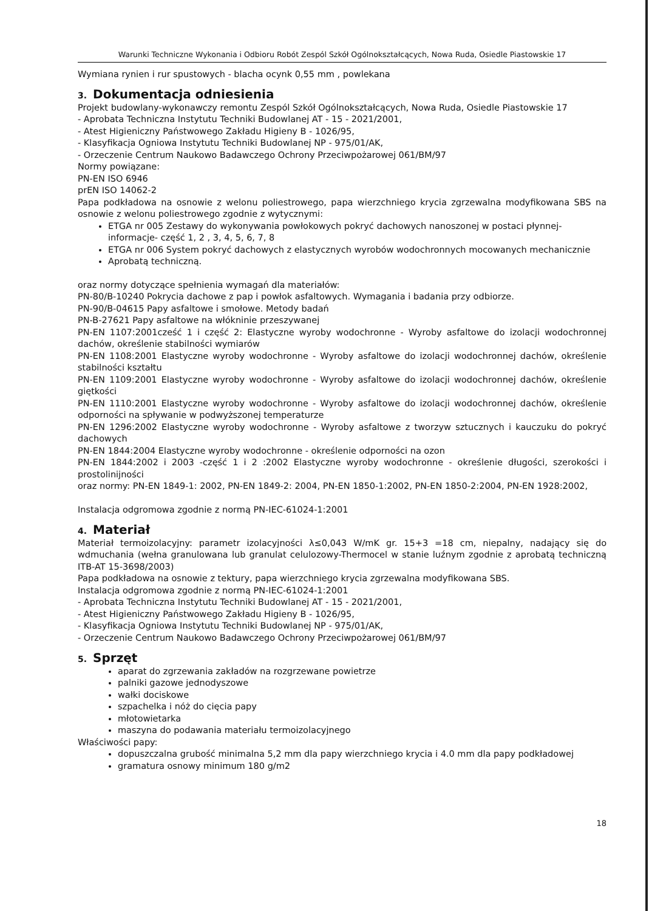Warunki Techniczne Wykonania i Odbioru Robót Zespól Szkół Ogólnokształcących, Nowa Ruda, Osiedle Piastowskie 17
Wymiana rynien i rur spustowych - blacha ocynk 0,55 mm , powlekana
3. Dokumentacja odniesienia
Projekt budowlany-wykonawczy remontu Zespól Szkół Ogólnokształcących, Nowa Ruda, Osiedle Piastowskie 17
- Aprobata Techniczna Instytutu Techniki Budowlanej AT - 15 - 2021/2001,
- Atest Higieniczny Państwowego Zakładu Higieny B - 1026/95,
- Klasyfikacja Ogniowa Instytutu Techniki Budowlanej NP - 975/01/AK,
- Orzeczenie Centrum Naukowo Badawczego Ochrony Przeciwpożarowej 061/BM/97
Normy powiązane:
PN-EN ISO 6946
prEN ISO 14062-2
Papa podkładowa na osnowie z welonu poliestrowego, papa wierzchniego krycia zgrzewalna modyfikowana SBS na osnowie z welonu poliestrowego zgodnie z wytycznymi:
ETGA nr 005 Zestawy do wykonywania powłokowych pokryć dachowych nanoszonej w postaci płynnej-informacje- część 1, 2 , 3, 4, 5, 6, 7, 8
ETGA nr 006 System pokryć dachowych z elastycznych wyrobów wodochronnych mocowanych mechanicznie
Aprobatą techniczną.
oraz normy dotyczące spełnienia wymagań dla materiałów:
PN-80/B-10240 Pokrycia dachowe z pap i powłok asfaltowych. Wymagania i badania przy odbiorze.
PN-90/B-04615 Papy asfaltowe i smołowe. Metody badań
PN-B-27621 Papy asfaltowe na włókninie przeszywanej
PN-EN 1107:2001cześć 1 i część 2: Elastyczne wyroby wodochronne - Wyroby asfaltowe do izolacji wodochronnej dachów, określenie stabilności wymiarów
PN-EN 1108:2001 Elastyczne wyroby wodochronne - Wyroby asfaltowe do izolacji wodochronnej dachów, określenie stabilności kształtu
PN-EN 1109:2001 Elastyczne wyroby wodochronne - Wyroby asfaltowe do izolacji wodochronnej dachów, określenie giętkości
PN-EN 1110:2001 Elastyczne wyroby wodochronne - Wyroby asfaltowe do izolacji wodochronnej dachów, określenie odporności na spływanie w podwyższonej temperaturze
PN-EN 1296:2002 Elastyczne wyroby wodochronne - Wyroby asfaltowe z tworzyw sztucznych i kauczuku do pokryć dachowych
PN-EN 1844:2004 Elastyczne wyroby wodochronne - określenie odporności na ozon
PN-EN 1844:2002 i 2003 -część 1 i 2 :2002 Elastyczne wyroby wodochronne - określenie długości, szerokości i prostolinijności
oraz normy: PN-EN 1849-1: 2002, PN-EN 1849-2: 2004, PN-EN 1850-1:2002, PN-EN 1850-2:2004, PN-EN 1928:2002,
Instalacja odgromowa zgodnie z normą PN-IEC-61024-1:2001
4. Materiał
Materiał termoizolacyjny: parametr izolacyjności λ≤0,043 W/mK gr. 15+3 =18 cm, niepalny, nadający się do wdmuchania (wełna granulowana lub granulat celulozowy-Thermocel w stanie luźnym zgodnie z aprobatą techniczną ITB-AT 15-3698/2003)
Papa podkładowa na osnowie z tektury, papa wierzchniego krycia zgrzewalna modyfikowana SBS.
Instalacja odgromowa zgodnie z normą PN-IEC-61024-1:2001
- Aprobata Techniczna Instytutu Techniki Budowlanej AT - 15 - 2021/2001,
- Atest Higieniczny Państwowego Zakładu Higieny B - 1026/95,
- Klasyfikacja Ogniowa Instytutu Techniki Budowlanej NP - 975/01/AK,
- Orzeczenie Centrum Naukowo Badawczego Ochrony Przeciwpożarowej 061/BM/97
5. Sprzęt
aparat do zgrzewania zakładów na rozgrzewane powietrze
palniki gazowe jednodyszowe
wałki dociskowe
szpachelka i nóż do cięcia papy
młotowietarka
maszyna do podawania materiału termoizolacyjnego
Właściwości papy:
dopuszczalna grubość minimalna 5,2 mm dla papy wierzchniego krycia i 4.0 mm dla papy podkładowej
gramatura osnowy minimum 180 g/m2
18